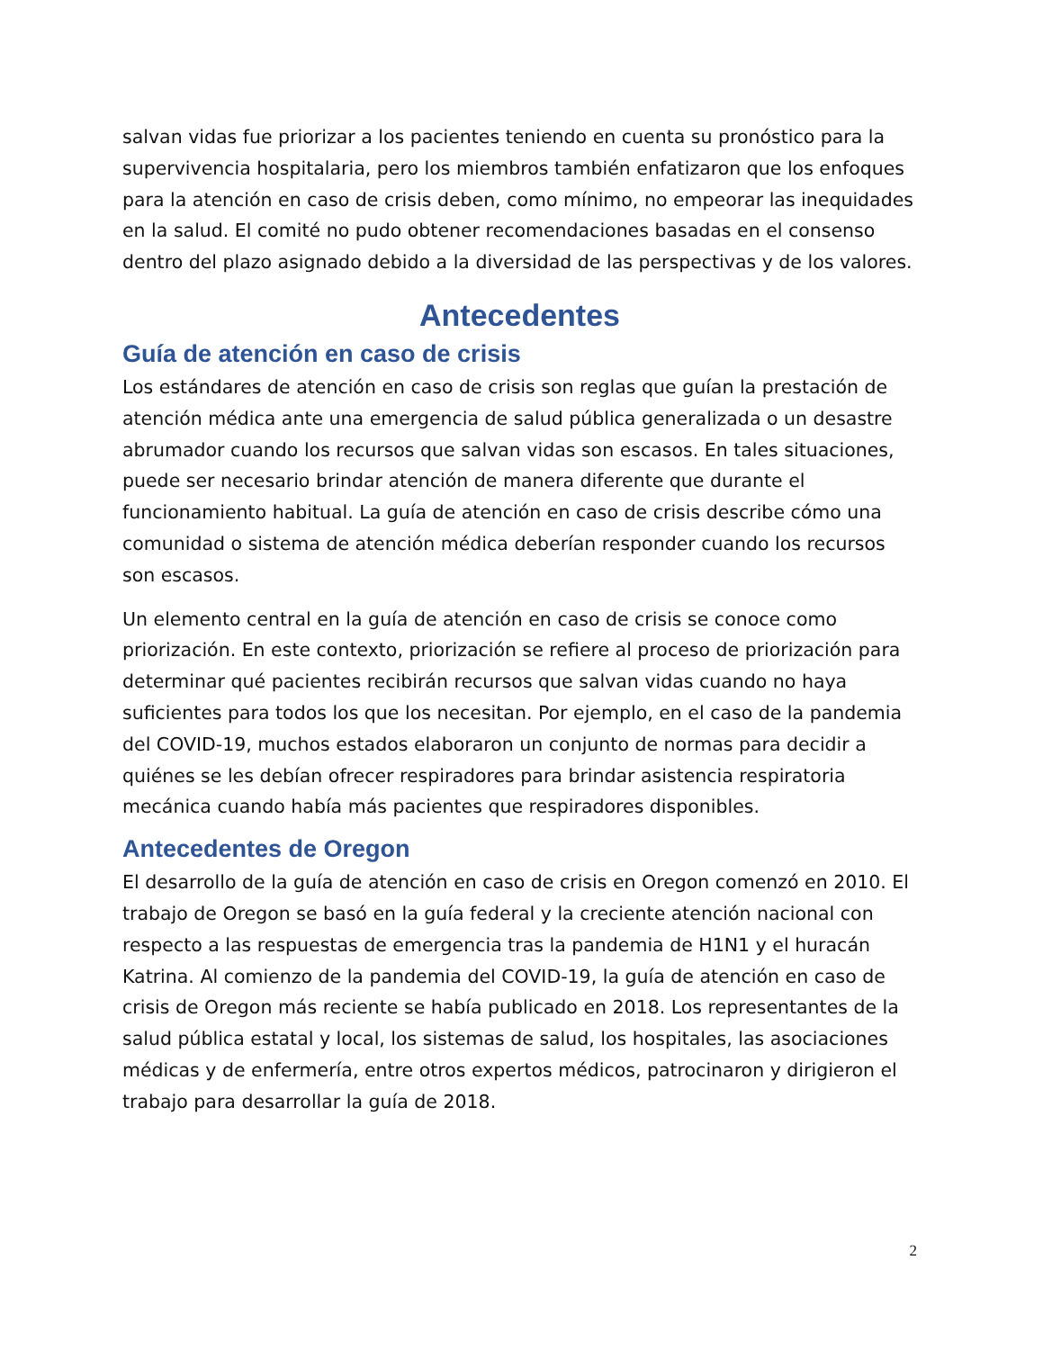salvan vidas fue priorizar a los pacientes teniendo en cuenta su pronóstico para la supervivencia hospitalaria, pero los miembros también enfatizaron que los enfoques para la atención en caso de crisis deben, como mínimo, no empeorar las inequidades en la salud. El comité no pudo obtener recomendaciones basadas en el consenso dentro del plazo asignado debido a la diversidad de las perspectivas y de los valores.
Antecedentes
Guía de atención en caso de crisis
Los estándares de atención en caso de crisis son reglas que guían la prestación de atención médica ante una emergencia de salud pública generalizada o un desastre abrumador cuando los recursos que salvan vidas son escasos. En tales situaciones, puede ser necesario brindar atención de manera diferente que durante el funcionamiento habitual. La guía de atención en caso de crisis describe cómo una comunidad o sistema de atención médica deberían responder cuando los recursos son escasos.
Un elemento central en la guía de atención en caso de crisis se conoce como priorización. En este contexto, priorización se refiere al proceso de priorización para determinar qué pacientes recibirán recursos que salvan vidas cuando no haya suficientes para todos los que los necesitan. Por ejemplo, en el caso de la pandemia del COVID-19, muchos estados elaboraron un conjunto de normas para decidir a quiénes se les debían ofrecer respiradores para brindar asistencia respiratoria mecánica cuando había más pacientes que respiradores disponibles.
Antecedentes de Oregon
El desarrollo de la guía de atención en caso de crisis en Oregon comenzó en 2010. El trabajo de Oregon se basó en la guía federal y la creciente atención nacional con respecto a las respuestas de emergencia tras la pandemia de H1N1 y el huracán Katrina. Al comienzo de la pandemia del COVID-19, la guía de atención en caso de crisis de Oregon más reciente se había publicado en 2018. Los representantes de la salud pública estatal y local, los sistemas de salud, los hospitales, las asociaciones médicas y de enfermería, entre otros expertos médicos, patrocinaron y dirigieron el trabajo para desarrollar la guía de 2018.
2